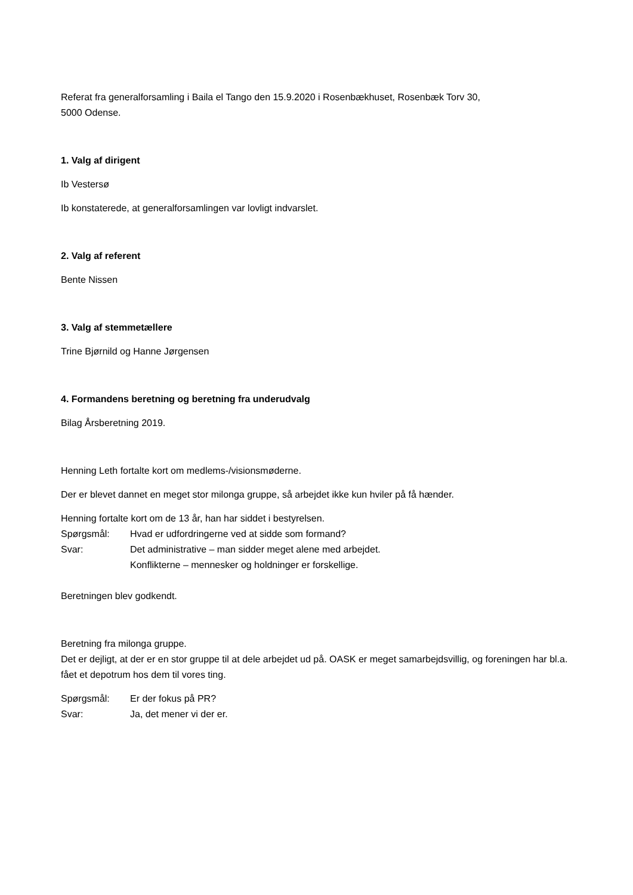Referat fra generalforsamling i Baila el Tango den 15.9.2020 i Rosenbækhuset, Rosenbæk Torv 30,
5000 Odense.
1. Valg af dirigent
Ib Vestersø
Ib konstaterede, at generalforsamlingen var lovligt indvarslet.
2. Valg af referent
Bente Nissen
3. Valg af stemmetællere
Trine Bjørnild og Hanne Jørgensen
4. Formandens beretning og beretning fra underudvalg
Bilag Årsberetning 2019.
Henning Leth fortalte kort om medlems-/visionsmøderne.
Der er blevet dannet en meget stor milonga gruppe, så arbejdet ikke kun hviler på få hænder.
Henning fortalte kort om de 13 år, han har siddet i bestyrelsen.
Spørgsmål: Hvad er udfordringerne ved at sidde som formand?
Svar: Det administrative – man sidder meget alene med arbejdet.
Konflikterne – mennesker og holdninger er forskellige.
Beretningen blev godkendt.
Beretning fra milonga gruppe.
Det er dejligt, at der er en stor gruppe til at dele arbejdet ud på. OASK er meget samarbejdsvillig, og foreningen har bl.a. fået et depotrum hos dem til vores ting.
Spørgsmål: Er der fokus på PR?
Svar: Ja, det mener vi der er.